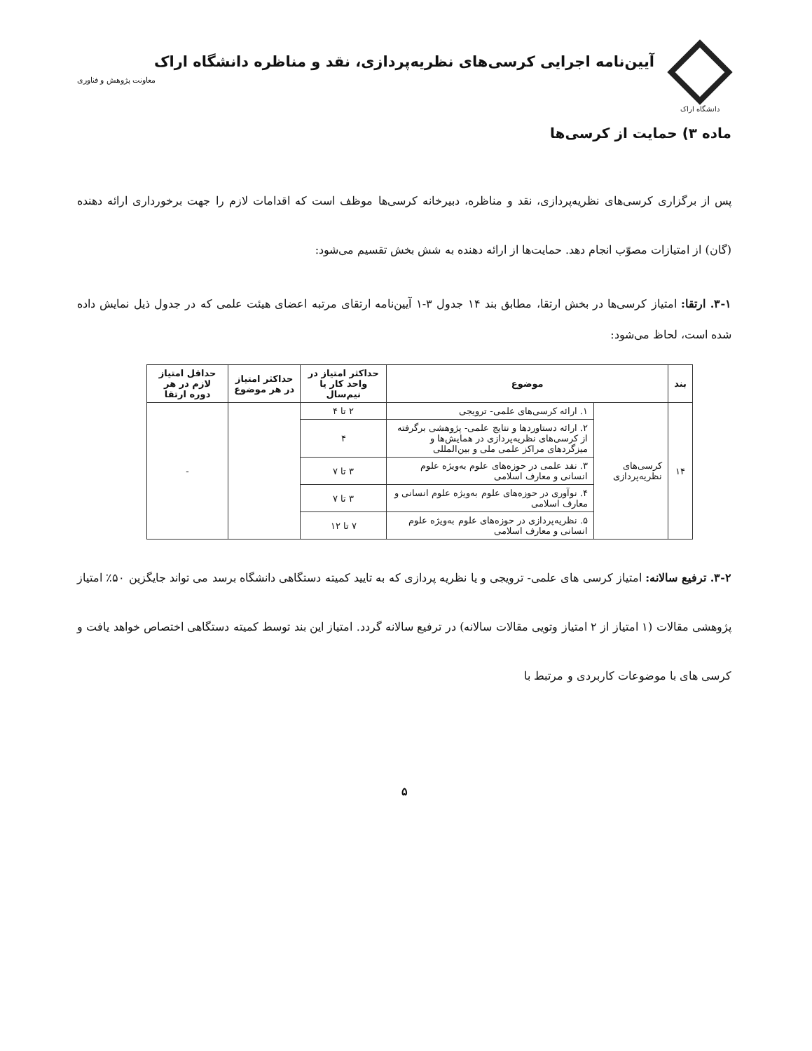دانشگاه اراک
آیین‌نامه اجرایی کرسی‌های نظریه‌پردازی، نقد و مناظره دانشگاه اراک
معاونت پژوهش و فناوری
ماده ۳) حمایت از کرسی‌ها
پس از برگزاری کرسی‌های نظریه‌پردازی، نقد و مناظره، دبیرخانه کرسی‌ها موظف است که اقدامات لازم را جهت برخورداری ارائه دهنده (گان) از امتیازات مصوّب انجام دهد. حمایت‌ها از ارائه دهنده به شش بخش تقسیم می‌شود:
۳-۱. ارتقا: امتیاز کرسی‌ها در بخش ارتقا، مطابق بند ۱۴ جدول ۳-۱ آیین‌نامه ارتقای مرتبه اعضای هیئت علمی که در جدول ذیل نمایش داده شده است، لحاظ می‌شود:
| بند | موضوع | | حداکثر امتیاز در واحد کار یا نیم‌سال | حداکثر امتیاز در هر موضوع | حداقل امتیاز لازم در هر دوره ارتقا |
| --- | --- | --- | --- | --- | --- |
| ۱۴ | کرسی‌های نظریه‌پردازی | ۱. ارائه کرسی‌های علمی- ترویجی | ۲ تا ۴ | | - |
| | | ۲. ارائه دستاوردها و نتایج علمی- پژوهشی برگرفته از کرسی‌های نظریه‌پردازی در همایش‌ها و میزگردهای مراکز علمی ملی و بین‌المللی | ۴ | | |
| | | ۳. نقد علمی در حوزه‌های علوم به‌ویژه علوم انسانی و معارف اسلامی | ۳ تا ۷ | | |
| | | ۴. نوآوری در حوزه‌های علوم به‌ویژه علوم انسانی و معارف اسلامی | ۳ تا ۷ | | |
| | | ۵. نظریه‌پردازی در حوزه‌های علوم به‌ویژه علوم انسانی و معارف اسلامی | ۷ تا ۱۲ | | |
۳-۲. ترفیع سالانه: امتیاز کرسی های علمی- ترویجی و یا نظریه پردازی که به تایید کمیته دستگاهی دانشگاه برسد می تواند جایگزین ۵۰٪ امتیاز پژوهشی مقالات (۱ امتیاز از ۲ امتیاز وتویی مقالات سالانه) در ترفیع سالانه گردد. امتیاز این بند توسط کمیته دستگاهی اختصاص خواهد یافت و کرسی های با موضوعات کاربردی و مرتبط با
۵